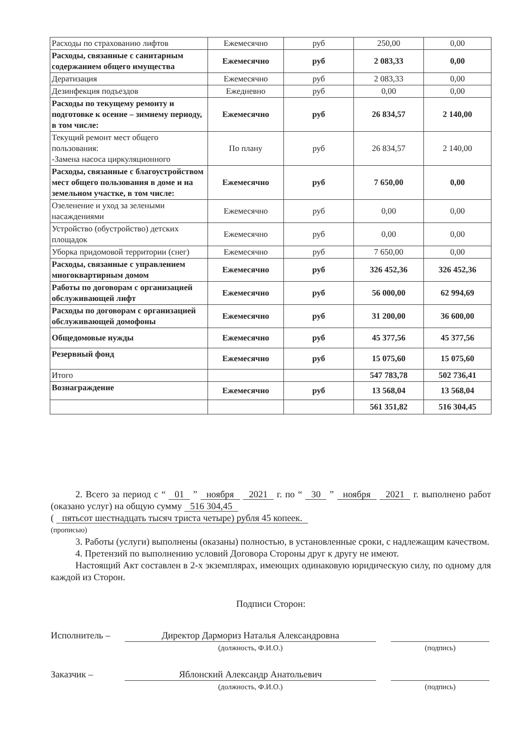| Расходы по страхованию лифтов | Ежемесячно | руб | 250,00 | 0,00 |
| Расходы, связанные с санитарным содержанием общего имущества | Ежемесячно | руб | 2 083,33 | 0,00 |
| Дератизация | Ежемесячно | руб | 2 083,33 | 0,00 |
| Дезинфекция подъездов | Ежедневно | руб | 0,00 | 0,00 |
| Расходы по текущему ремонту и подготовке к осенне – зимнему периоду, в том числе: | Ежемесячно | руб | 26 834,57 | 2 140,00 |
| Текущий ремонт мест общего пользования: -Замена насоса циркуляционного | По плану | руб | 26 834,57 | 2 140,00 |
| Расходы, связанные с благоустройством мест общего пользования в доме и на земельном участке, в том числе: | Ежемесячно | руб | 7 650,00 | 0,00 |
| Озеленение и уход за зелеными насаждениями | Ежемесячно | руб | 0,00 | 0,00 |
| Устройство (обустройство) детских площадок | Ежемесячно | руб | 0,00 | 0,00 |
| Уборка придомовой территории (снег) | Ежемесячно | руб | 7 650,00 | 0,00 |
| Расходы, связанные с управлением многоквартирным домом | Ежемесячно | руб | 326 452,36 | 326 452,36 |
| Работы по договорам с организацией обслуживающей лифт | Ежемесячно | руб | 56 000,00 | 62 994,69 |
| Расходы по договорам с организацией обслуживающей домофоны | Ежемесячно | руб | 31 200,00 | 36 600,00 |
| Общедомовые нужды | Ежемесячно | руб | 45 377,56 | 45 377,56 |
| Резервный фонд | Ежемесячно | руб | 15 075,60 | 15 075,60 |
| Итого | | | 547 783,78 | 502 736,41 |
| Вознаграждение | Ежемесячно | руб | 13 568,04 | 13 568,04 |
| | | | 561 351,82 | 516 304,45 |
2. Всего за период с “ 01 ” ноября 2021 г. по “ 30 ” ноября 2021 г. выполнено работ (оказано услуг) на общую сумму 516 304,45
( пятьсот шестнадцать тысяч триста четыре) рубля 45 копеек.
(прописью)
3. Работы (услуги) выполнены (оказаны) полностью, в установленные сроки, с надлежащим качеством.
4. Претензий по выполнению условий Договора Стороны друг к другу не имеют.
Настоящий Акт составлен в 2-х экземплярах, имеющих одинаковую юридическую силу, по одному для каждой из Сторон.
Подписи Сторон:
Исполнитель – Директор Дармориз Наталья Александровна
(должность, Ф.И.О.) (подпись)
Заказчик – Яблонский Александр Анатольевич
(должность, Ф.И.О.) (подпись)